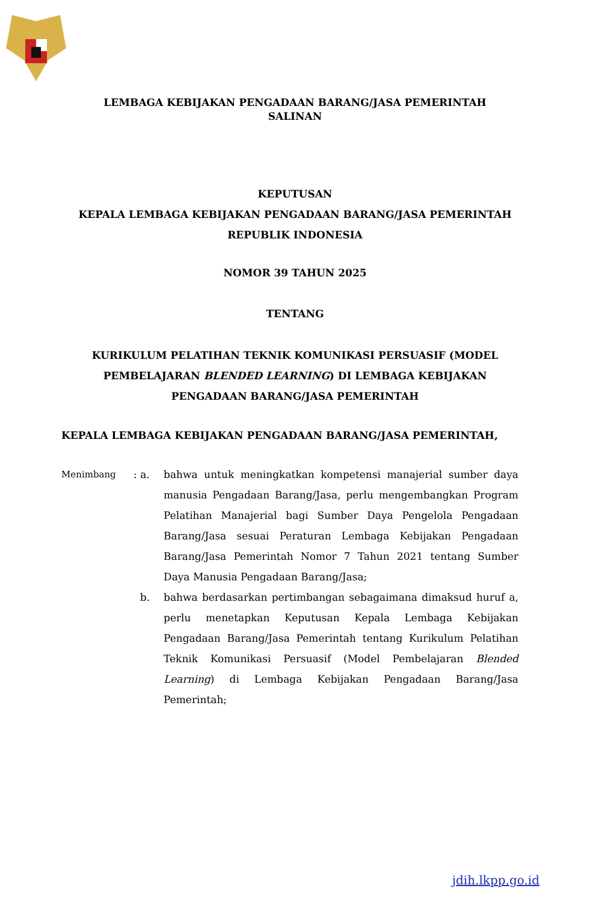LEMBAGA KEBIJAKAN PENGADAAN BARANG/JASA PEMERINTAH
SALINAN
KEPUTUSAN
KEPALA LEMBAGA KEBIJAKAN PENGADAAN BARANG/JASA PEMERINTAH
REPUBLIK INDONESIA
NOMOR 39 TAHUN 2025
TENTANG
KURIKULUM PELATIHAN TEKNIK KOMUNIKASI PERSUASIF (MODEL
PEMBELAJARAN BLENDED LEARNING) DI LEMBAGA KEBIJAKAN
PENGADAAN BARANG/JASA PEMERINTAH
KEPALA LEMBAGA KEBIJAKAN PENGADAAN BARANG/JASA PEMERINTAH,
| Menimbang | : a. | bahwa untuk meningkatkan kompetensi manajerial sumber daya manusia Pengadaan Barang/Jasa, perlu mengembangkan Program Pelatihan Manajerial bagi Sumber Daya Pengelola Pengadaan Barang/Jasa sesuai Peraturan Lembaga Kebijakan Pengadaan Barang/Jasa Pemerintah Nomor 7 Tahun 2021 tentang Sumber Daya Manusia Pengadaan Barang/Jasa; |
| | b. | bahwa berdasarkan pertimbangan sebagaimana dimaksud huruf a, perlu menetapkan Keputusan Kepala Lembaga Kebijakan Pengadaan Barang/Jasa Pemerintah tentang Kurikulum Pelatihan Teknik Komunikasi Persuasif (Model Pembelajaran Blended Learning ) di Lembaga Kebijakan Pengadaan Barang/Jasa Pemerintah; |
jdih.lkpp.go.id